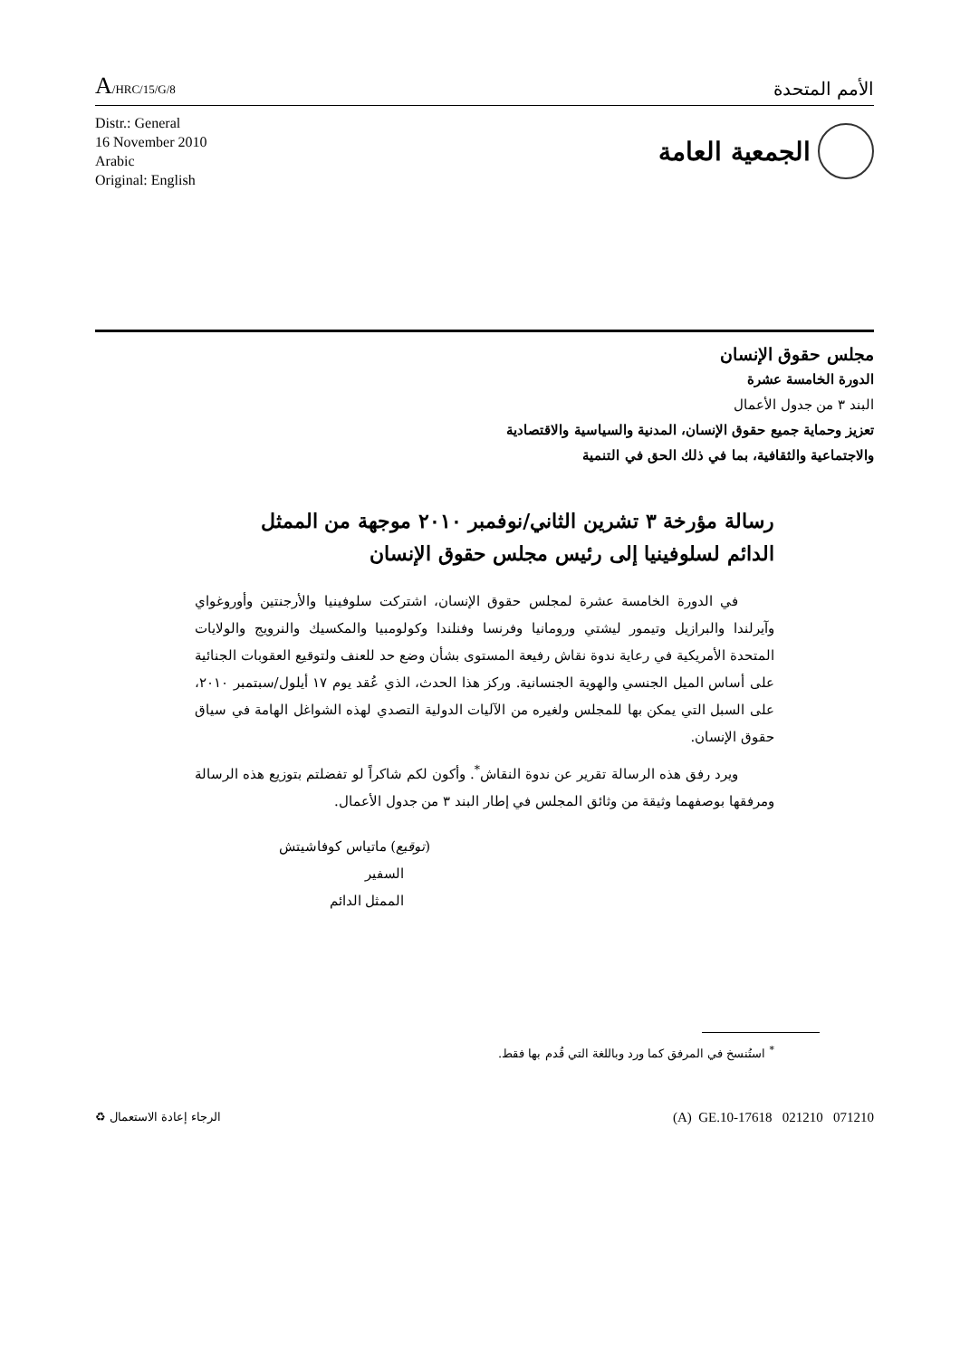A/HRC/15/G/8
الأمم المتحدة
Distr.: General
16 November 2010
Arabic
Original: English
الجمعية العامة
مجلس حقوق الإنسان
الدورة الخامسة عشرة
البند ٣ من جدول الأعمال
تعزيز وحماية جميع حقوق الإنسان، المدنية والسياسية والاقتصادية
والاجتماعية والثقافية، بما في ذلك الحق في التنمية
رسالة مؤرخة ٣ تشرين الثاني/نوفمبر ٢٠١٠ موجهة من الممثل الدائم لسلوفينيا إلى رئيس مجلس حقوق الإنسان
في الدورة الخامسة عشرة لمجلس حقوق الإنسان، اشتركت سلوفينيا والأرجنتين وأوروغواي وآيرلندا والبرازيل وتيمور ليشتي ورومانيا وفرنسا وفنلندا وكولومبيا والمكسيك والنرويج والولايات المتحدة الأمريكية في رعاية ندوة نقاش رفيعة المستوى بشأن وضع حد للعنف ولتوقيع العقوبات الجنائية على أساس الميل الجنسي والهوية الجنسانية. وركز هذا الحدث، الذي عُقد يوم ١٧ أيلول/سبتمبر ٢٠١٠، على السبل التي يمكن بها للمجلس ولغيره من الآليات الدولية التصدي لهذه الشواغل الهامة في سياق حقوق الإنسان.
ويرد رفق هذه الرسالة تقرير عن ندوة النقاش<sup>*</sup>. وأكون لكم شاكراً لو تفضلتم بتوزيع هذه الرسالة ومرفقها بوصفهما وثيقة من وثائق المجلس في إطار البند ٣ من جدول الأعمال.
(توقيع) ماتياس كوفاشيتش
السفير
الممثل الدائم
<sup>*</sup> استُنسخ في المرفق كما ورد وباللغة التي قُدم بها فقط.
الرجاء إعادة الاستعمال ♻
(A) GE.10-17618 021210 071210